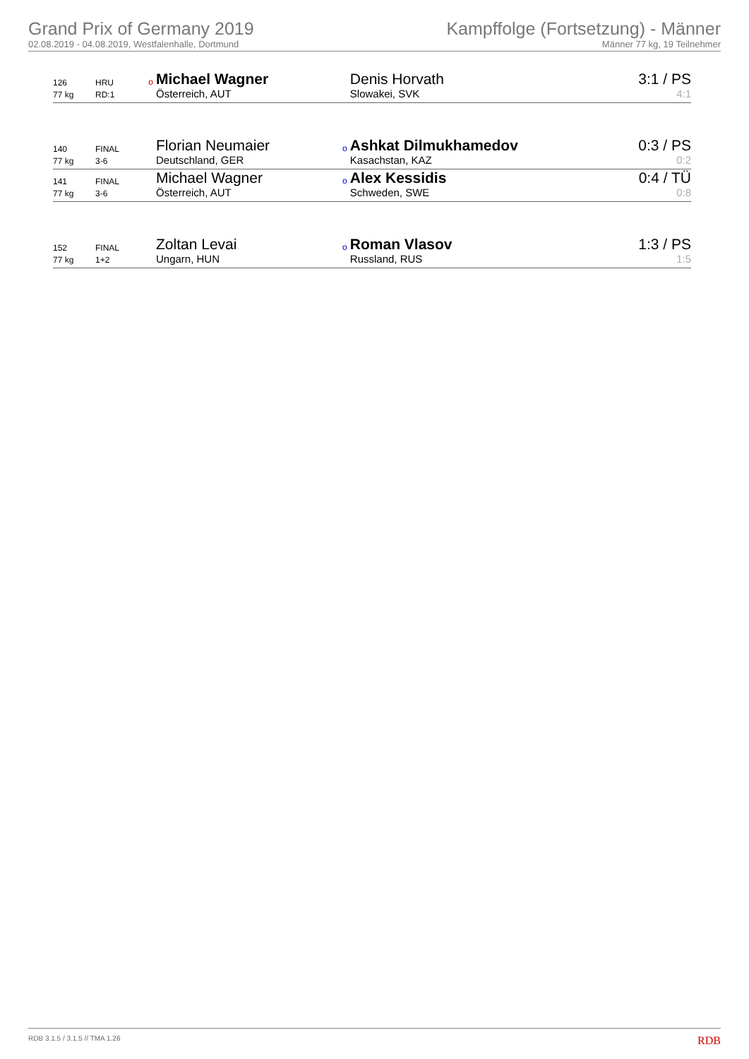Grand Prix of Germany 2019
02.08.2019 - 04.08.2019, Westfalenhalle, Dortmund
Kampffolge (Fortsetzung) - Männer
Männer 77 kg, 19 Teilnehmer
| 126 | HRU | o | Michael Wagner | | Denis Horvath | 3:1 / PS |
| 77 kg | RD:1 | | Österreich, AUT | | Slowakei, SVK | 4:1 |
| 140 | FINAL | | Florian Neumaier | o | Ashkat Dilmukhamedov | 0:3 / PS |
| 77 kg | 3-6 | | Deutschland, GER | | Kasachstan, KAZ | 0:2 |
| 141 | FINAL | | Michael Wagner | o | Alex Kessidis | 0:4 / TÜ |
| 77 kg | 3-6 | | Österreich, AUT | | Schweden, SWE | 0:8 |
| 152 | FINAL | | Zoltan Levai | o | Roman Vlasov | 1:3 / PS |
| 77 kg | 1+2 | | Ungarn, HUN | | Russland, RUS | 1:5 |
RDB 3.1.5 / 3.1.5 // TMA 1.26 RDB